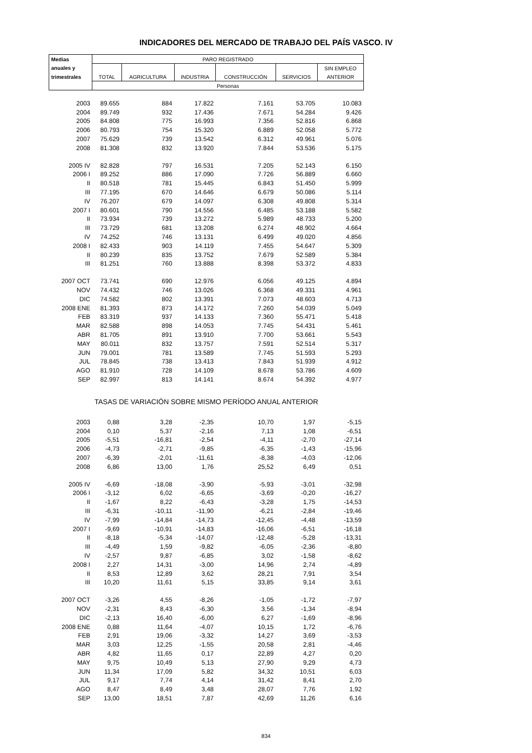INDICADORES DEL MERCADO DE TRABAJO DEL PAÍS VASCO. IV
| Medias | PARO REGISTRADO | | | | | |
| --- | --- | --- | --- | --- | --- | --- |
| anuales y | | | | | | SIN EMPLEO |
| trimestrales | TOTAL | AGRICULTURA | INDUSTRIA | CONSTRUCCIÓN | SERVICIOS | ANTERIOR |
| | Personas | | | | | |
| 2003 | 89.655 | 884 | 17.822 | 7.161 | 53.705 | 10.083 |
| 2004 | 89.749 | 932 | 17.436 | 7.671 | 54.284 | 9.426 |
| 2005 | 84.808 | 775 | 16.993 | 7.356 | 52.816 | 6.868 |
| 2006 | 80.793 | 754 | 15.320 | 6.889 | 52.058 | 5.772 |
| 2007 | 75.629 | 739 | 13.542 | 6.312 | 49.961 | 5.076 |
| 2008 | 81.308 | 832 | 13.920 | 7.844 | 53.536 | 5.175 |
| 2005 IV | 82.828 | 797 | 16.531 | 7.205 | 52.143 | 6.150 |
| 2006 I | 89.252 | 886 | 17.090 | 7.726 | 56.889 | 6.660 |
| II | 80.518 | 781 | 15.445 | 6.843 | 51.450 | 5.999 |
| III | 77.195 | 670 | 14.646 | 6.679 | 50.086 | 5.114 |
| IV | 76.207 | 679 | 14.097 | 6.308 | 49.808 | 5.314 |
| 2007 I | 80.601 | 790 | 14.556 | 6.485 | 53.188 | 5.582 |
| II | 73.934 | 739 | 13.272 | 5.989 | 48.733 | 5.200 |
| III | 73.729 | 681 | 13.208 | 6.274 | 48.902 | 4.664 |
| IV | 74.252 | 746 | 13.131 | 6.499 | 49.020 | 4.856 |
| 2008 I | 82.433 | 903 | 14.119 | 7.455 | 54.647 | 5.309 |
| II | 80.239 | 835 | 13.752 | 7.679 | 52.589 | 5.384 |
| III | 81.251 | 760 | 13.888 | 8.398 | 53.372 | 4.833 |
| 2007 OCT | 73.741 | 690 | 12.976 | 6.056 | 49.125 | 4.894 |
| NOV | 74.432 | 746 | 13.026 | 6.368 | 49.331 | 4.961 |
| DIC | 74.582 | 802 | 13.391 | 7.073 | 48.603 | 4.713 |
| 2008 ENE | 81.393 | 873 | 14.172 | 7.260 | 54.039 | 5.049 |
| FEB | 83.319 | 937 | 14.133 | 7.360 | 55.471 | 5.418 |
| MAR | 82.588 | 898 | 14.053 | 7.745 | 54.431 | 5.461 |
| ABR | 81.705 | 891 | 13.910 | 7.700 | 53.661 | 5.543 |
| MAY | 80.011 | 832 | 13.757 | 7.591 | 52.514 | 5.317 |
| JUN | 79.001 | 781 | 13.589 | 7.745 | 51.593 | 5.293 |
| JUL | 78.845 | 738 | 13.413 | 7.843 | 51.939 | 4.912 |
| AGO | 81.910 | 728 | 14.109 | 8.678 | 53.786 | 4.609 |
| SEP | 82.997 | 813 | 14.141 | 8.674 | 54.392 | 4.977 |
| TASAS DE VARIACIÓN SOBRE MISMO PERÍODO ANUAL ANTERIOR | | | | | | |
| 2003 | 0,88 | 3,28 | -2,35 | 10,70 | 1,97 | -5,15 |
| 2004 | 0,10 | 5,37 | -2,16 | 7,13 | 1,08 | -6,51 |
| 2005 | -5,51 | -16,81 | -2,54 | -4,11 | -2,70 | -27,14 |
| 2006 | -4,73 | -2,71 | -9,85 | -6,35 | -1,43 | -15,96 |
| 2007 | -6,39 | -2,01 | -11,61 | -8,38 | -4,03 | -12,06 |
| 2008 | 6,86 | 13,00 | 1,76 | 25,52 | 6,49 | 0,51 |
| 2005 IV | -6,69 | -18,08 | -3,90 | -5,93 | -3,01 | -32,98 |
| 2006 I | -3,12 | 6,02 | -6,65 | -3,69 | -0,20 | -16,27 |
| II | -1,67 | 8,22 | -6,43 | -3,28 | 1,75 | -14,53 |
| III | -6,31 | -10,11 | -11,90 | -6,21 | -2,84 | -19,46 |
| IV | -7,99 | -14,84 | -14,73 | -12,45 | -4,48 | -13,59 |
| 2007 I | -9,69 | -10,91 | -14,83 | -16,06 | -6,51 | -16,18 |
| II | -8,18 | -5,34 | -14,07 | -12,48 | -5,28 | -13,31 |
| III | -4,49 | 1,59 | -9,82 | -6,05 | -2,36 | -8,80 |
| IV | -2,57 | 9,87 | -6,85 | 3,02 | -1,58 | -8,62 |
| 2008 I | 2,27 | 14,31 | -3,00 | 14,96 | 2,74 | -4,89 |
| II | 8,53 | 12,89 | 3,62 | 28,21 | 7,91 | 3,54 |
| III | 10,20 | 11,61 | 5,15 | 33,85 | 9,14 | 3,61 |
| 2007 OCT | -3,26 | 4,55 | -8,26 | -1,05 | -1,72 | -7,97 |
| NOV | -2,31 | 8,43 | -6,30 | 3,56 | -1,34 | -8,94 |
| DIC | -2,13 | 16,40 | -6,00 | 6,27 | -1,69 | -8,96 |
| 2008 ENE | 0,88 | 11,64 | -4,07 | 10,15 | 1,72 | -6,76 |
| FEB | 2,91 | 19,06 | -3,32 | 14,27 | 3,69 | -3,53 |
| MAR | 3,03 | 12,25 | -1,55 | 20,58 | 2,81 | -4,46 |
| ABR | 4,82 | 11,65 | 0,17 | 22,89 | 4,27 | 0,20 |
| MAY | 9,75 | 10,49 | 5,13 | 27,90 | 9,29 | 4,73 |
| JUN | 11,34 | 17,09 | 5,82 | 34,32 | 10,51 | 6,03 |
| JUL | 9,17 | 7,74 | 4,14 | 31,42 | 8,41 | 2,70 |
| AGO | 8,47 | 8,49 | 3,48 | 28,07 | 7,76 | 1,92 |
| SEP | 13,00 | 18,51 | 7,87 | 42,69 | 11,26 | 6,16 |
834